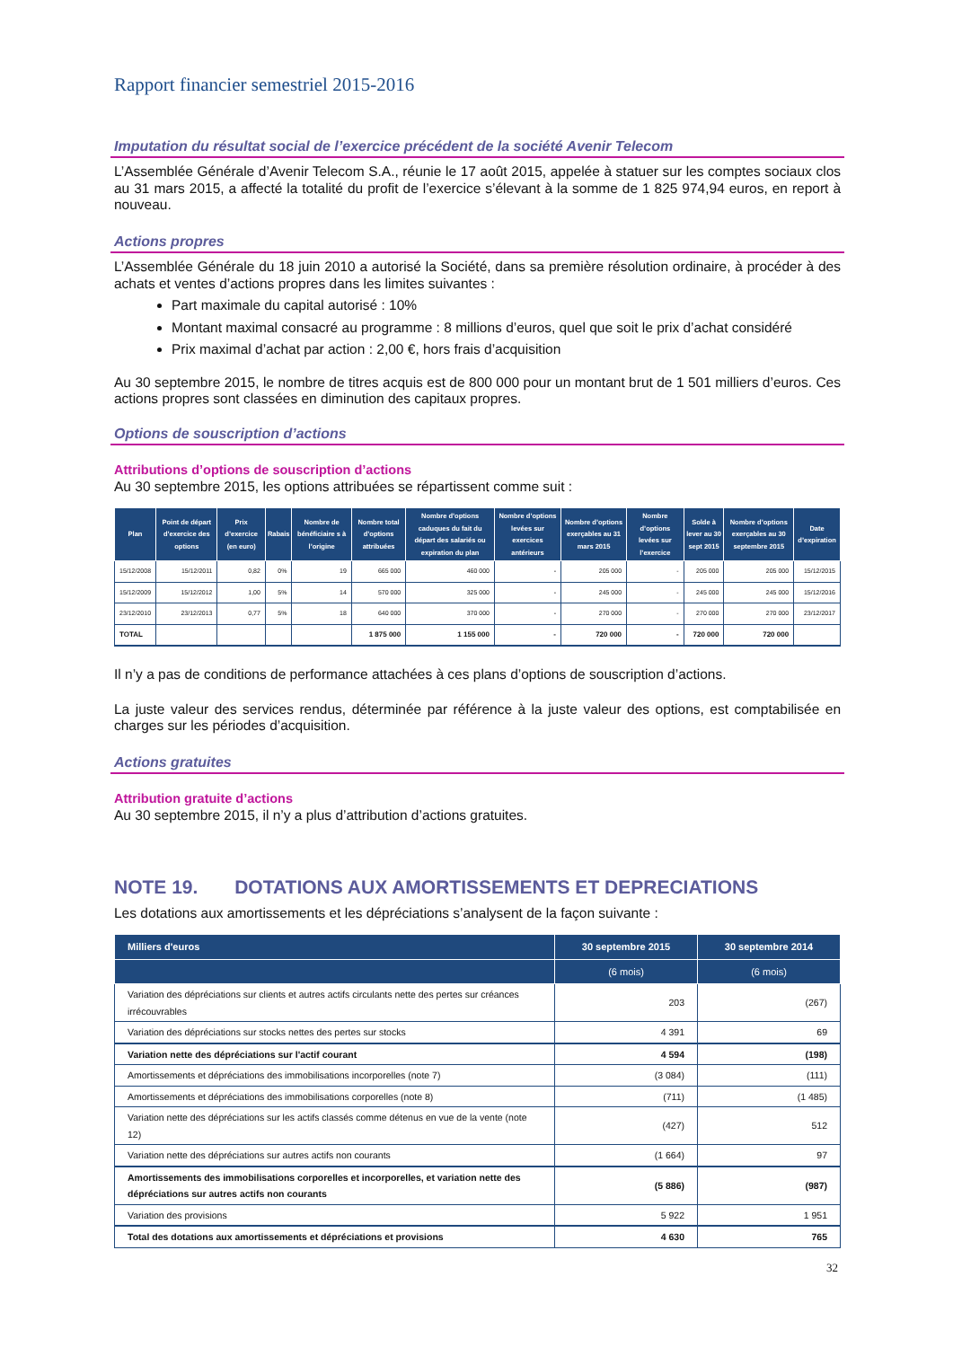Rapport financier semestriel 2015-2016
Imputation du résultat social de l’exercice précédent de la société Avenir Telecom
L’Assemblée Générale d’Avenir Telecom S.A., réunie le 17 août 2015, appelée à statuer sur les comptes sociaux clos au 31 mars 2015, a affecté la totalité du profit de l’exercice s’élevant à la somme de 1 825 974,94 euros, en report à nouveau.
Actions propres
L’Assemblée Générale du 18 juin 2010 a autorisé la Société, dans sa première résolution ordinaire, à procéder à des achats et ventes d’actions propres dans les limites suivantes :
Part maximale du capital autorisé : 10%
Montant maximal consacré au programme : 8 millions d’euros, quel que soit le prix d’achat considéré
Prix maximal d’achat par action : 2,00 €, hors frais d’acquisition
Au 30 septembre 2015, le nombre de titres acquis est de 800 000 pour un montant brut de 1 501 milliers d’euros. Ces actions propres sont classées en diminution des capitaux propres.
Options de souscription d’actions
Attributions d’options de souscription d’actions
Au 30 septembre 2015, les options attribuées se répartissent comme suit :
| Plan | Point de départ d’exercice des options | Prix d’exercice (en euro) | Rabais | Nombre de bénéficiaire s à l’origine | Nombre total d’options attribuées | Nombre d’options caduques du fait du départ des salariés ou expiration du plan | Nombre d’options levées sur exercices antérieurs | Nombre d’options exerçables au 31 mars 2015 | Nombre d’options levées sur l’exercice | Solde à lever au 30 sept 2015 | Nombre d’options exerçables au 30 septembre 2015 | Date d’expiration |
| --- | --- | --- | --- | --- | --- | --- | --- | --- | --- | --- | --- | --- |
| 15/12/2008 | 15/12/2011 | 0,82 | 0% | 19 | 665 000 | 460 000 | - | 205 000 | - | 205 000 | 205 000 | 15/12/2015 |
| 15/12/2009 | 15/12/2012 | 1,00 | 5% | 14 | 570 000 | 325 000 | - | 245 000 | - | 245 000 | 245 000 | 15/12/2016 |
| 23/12/2010 | 23/12/2013 | 0,77 | 5% | 18 | 640 000 | 370 000 | - | 270 000 | - | 270 000 | 270 000 | 23/12/2017 |
| TOTAL | | | | | 1 875 000 | 1 155 000 | - | 720 000 | - | 720 000 | 720 000 | |
Il n’y a pas de conditions de performance attachées à ces plans d’options de souscription d’actions.
La juste valeur des services rendus, déterminée par référence à la juste valeur des options, est comptabilisée en charges sur les périodes d’acquisition.
Actions gratuites
Attribution gratuite d’actions
Au 30 septembre 2015, il n’y a plus d’attribution d’actions gratuites.
NOTE 19. DOTATIONS AUX AMORTISSEMENTS ET DEPRECIATIONS
Les dotations aux amortissements et les dépréciations s’analysent de la façon suivante :
| Milliers d'euros | 30 septembre 2015 | 30 septembre 2014 |
| --- | --- | --- |
| | (6 mois) | (6 mois) |
| Variation des dépréciations sur clients et autres actifs circulants nette des pertes sur créances irrécouvrables | 203 | (267) |
| Variation des dépréciations sur stocks nettes des pertes sur stocks | 4 391 | 69 |
| Variation nette des dépréciations sur l'actif courant | 4 594 | (198) |
| Amortissements et dépréciations des immobilisations incorporelles (note 7) | (3 084) | (111) |
| Amortissements et dépréciations des immobilisations corporelles (note 8) | (711) | (1 485) |
| Variation nette des dépréciations sur les actifs classés comme détenus en vue de la vente (note 12) | (427) | 512 |
| Variation nette des dépréciations sur autres actifs non courants | (1 664) | 97 |
| Amortissements des immobilisations corporelles et incorporelles, et variation nette des dépréciations sur autres actifs non courants | (5 886) | (987) |
| Variation des provisions | 5 922 | 1 951 |
| Total des dotations aux amortissements et dépréciations et provisions | 4 630 | 765 |
32